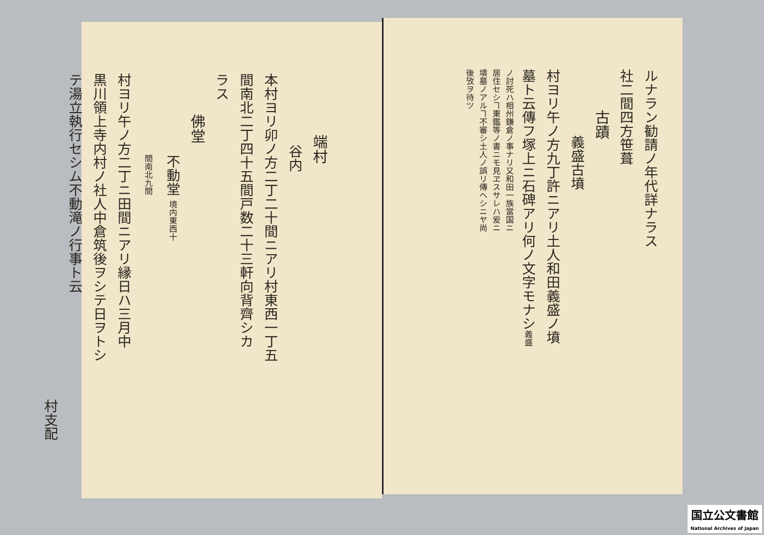ルナラン勧請ノ年代詳ナラス
社二間四方笹葺
古蹟
義盛古墳
村ヨリ午ノ方九丁許ニアリ土人和田義盛ノ墳
墓ト云傳フ塚上ニ石碑アリ何ノ文字モナシ義盛
ノ討死ハ相州鎌倉ノ事ナリ又和田一族當国ニ
居住セシヿ東鑑等ノ書ニモ見ヱスサレハ爰ニ
墳墓ノアルヿ不審シ土人ノ誤リ傳ヘシニヤ尚
後攷ヲ待ツ
端村
谷内
本村ヨリ卯ノ方二丁二十間ニアリ村東西一丁五
間南北二丁四十五間戸数二十三軒向背齊シカ
ラス
佛堂
不動堂 境内東西十
間南北九間
村ヨリ午ノ方二丁ニ田間ニアリ縁日ハ三月中
黒川領上寺内村ノ社人中倉筑後ヲシテ日ヲトシ
テ湯立執行セシム不動滝ノ行事ト云
村支配
国立公文書館
National Archives of Japan